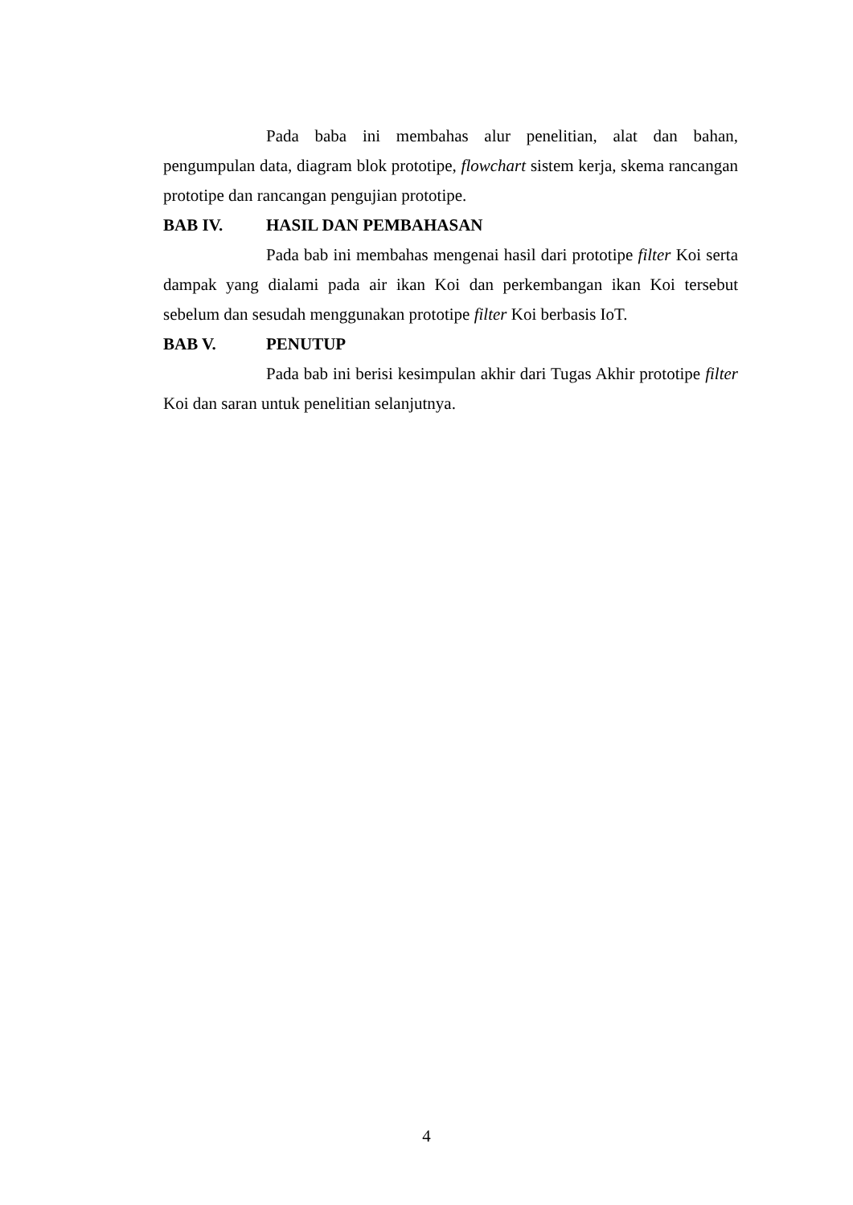Pada baba ini membahas alur penelitian, alat dan bahan, pengumpulan data, diagram blok prototipe, flowchart sistem kerja, skema rancangan prototipe dan rancangan pengujian prototipe.
BAB IV. HASIL DAN PEMBAHASAN
Pada bab ini membahas mengenai hasil dari prototipe filter Koi serta dampak yang dialami pada air ikan Koi dan perkembangan ikan Koi tersebut sebelum dan sesudah menggunakan prototipe filter Koi berbasis IoT.
BAB V. PENUTUP
Pada bab ini berisi kesimpulan akhir dari Tugas Akhir prototipe filter Koi dan saran untuk penelitian selanjutnya.
4